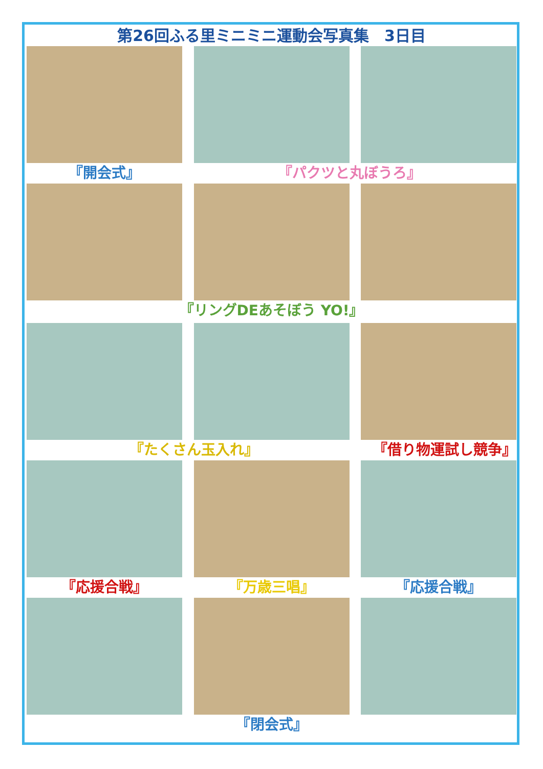第26回ふる里ミニミニ運動会写真集　3日目
『開会式』 『パクツと丸ぼうろ』
『リングDEあそぼう YO!』
『たくさん玉入れ』 『借り物運試し競争』
『応援合戦』 『万歳三唱』 『応援合戦』
『閉会式』